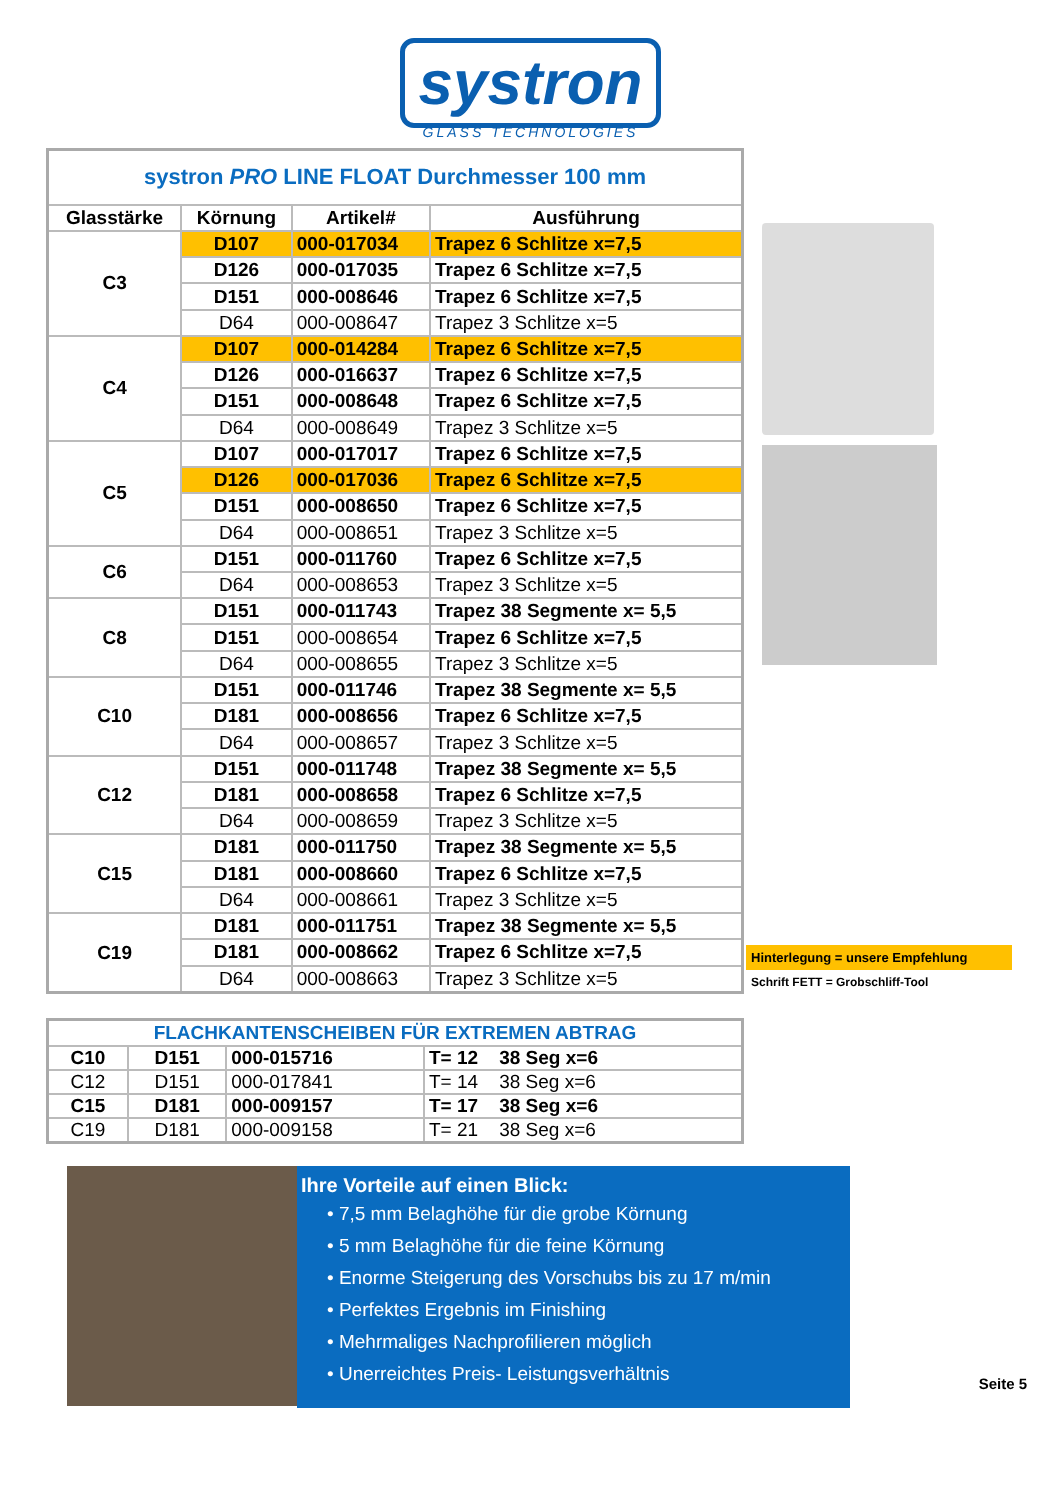systron
GLASS TECHNOLOGIES
| systron PRO LINE FLOAT Durchmesser 100 mm | | | |
| Glasstärke | Körnung | Artikel# | Ausführung |
| C3 | D107 | 000-017034 | Trapez 6 Schlitze x=7,5 |
| | D126 | 000-017035 | Trapez 6 Schlitze x=7,5 |
| | D151 | 000-008646 | Trapez 6 Schlitze x=7,5 |
| | D64 | 000-008647 | Trapez 3 Schlitze x=5 |
| C4 | D107 | 000-014284 | Trapez 6 Schlitze x=7,5 |
| | D126 | 000-016637 | Trapez 6 Schlitze x=7,5 |
| | D151 | 000-008648 | Trapez 6 Schlitze x=7,5 |
| | D64 | 000-008649 | Trapez 3 Schlitze x=5 |
| C5 | D107 | 000-017017 | Trapez 6 Schlitze x=7,5 |
| | D126 | 000-017036 | Trapez 6 Schlitze x=7,5 |
| | D151 | 000-008650 | Trapez 6 Schlitze x=7,5 |
| | D64 | 000-008651 | Trapez 3 Schlitze x=5 |
| C6 | D151 | 000-011760 | Trapez 6 Schlitze x=7,5 |
| | D64 | 000-008653 | Trapez 3 Schlitze x=5 |
| C8 | D151 | 000-011743 | Trapez 38 Segmente x= 5,5 |
| | D151 | 000-008654 | Trapez 6 Schlitze x=7,5 |
| | D64 | 000-008655 | Trapez 3 Schlitze x=5 |
| C10 | D151 | 000-011746 | Trapez 38 Segmente x= 5,5 |
| | D181 | 000-008656 | Trapez 6 Schlitze x=7,5 |
| | D64 | 000-008657 | Trapez 3 Schlitze x=5 |
| C12 | D151 | 000-011748 | Trapez 38 Segmente x= 5,5 |
| | D181 | 000-008658 | Trapez 6 Schlitze x=7,5 |
| | D64 | 000-008659 | Trapez 3 Schlitze x=5 |
| C15 | D181 | 000-011750 | Trapez 38 Segmente x= 5,5 |
| | D181 | 000-008660 | Trapez 6 Schlitze x=7,5 |
| | D64 | 000-008661 | Trapez 3 Schlitze x=5 |
| C19 | D181 | 000-011751 | Trapez 38 Segmente x= 5,5 |
| | D181 | 000-008662 | Trapez 6 Schlitze x=7,5 |
| | D64 | 000-008663 | Trapez 3 Schlitze x=5 |
Hinterlegung = unsere Empfehlung
Schrift FETT = Grobschliff-Tool
| FLACHKANTENSCHEIBEN FÜR EXTREMEN ABTRAG | | | |
| C10 | D151 | 000-015716 | T= 12 38 Seg x=6 |
| C12 | D151 | 000-017841 | T= 14 38 Seg x=6 |
| C15 | D181 | 000-009157 | T= 17 38 Seg x=6 |
| C19 | D181 | 000-009158 | T= 21 38 Seg x=6 |
Ihre Vorteile auf einen Blick:
• 7,5 mm Belaghöhe für die grobe Körnung
• 5 mm Belaghöhe für die feine Körnung
• Enorme Steigerung des Vorschubs bis zu 17 m/min
• Perfektes Ergebnis im Finishing
• Mehrmaliges Nachprofilieren möglich
• Unerreichtes Preis- Leistungsverhältnis
Seite 5